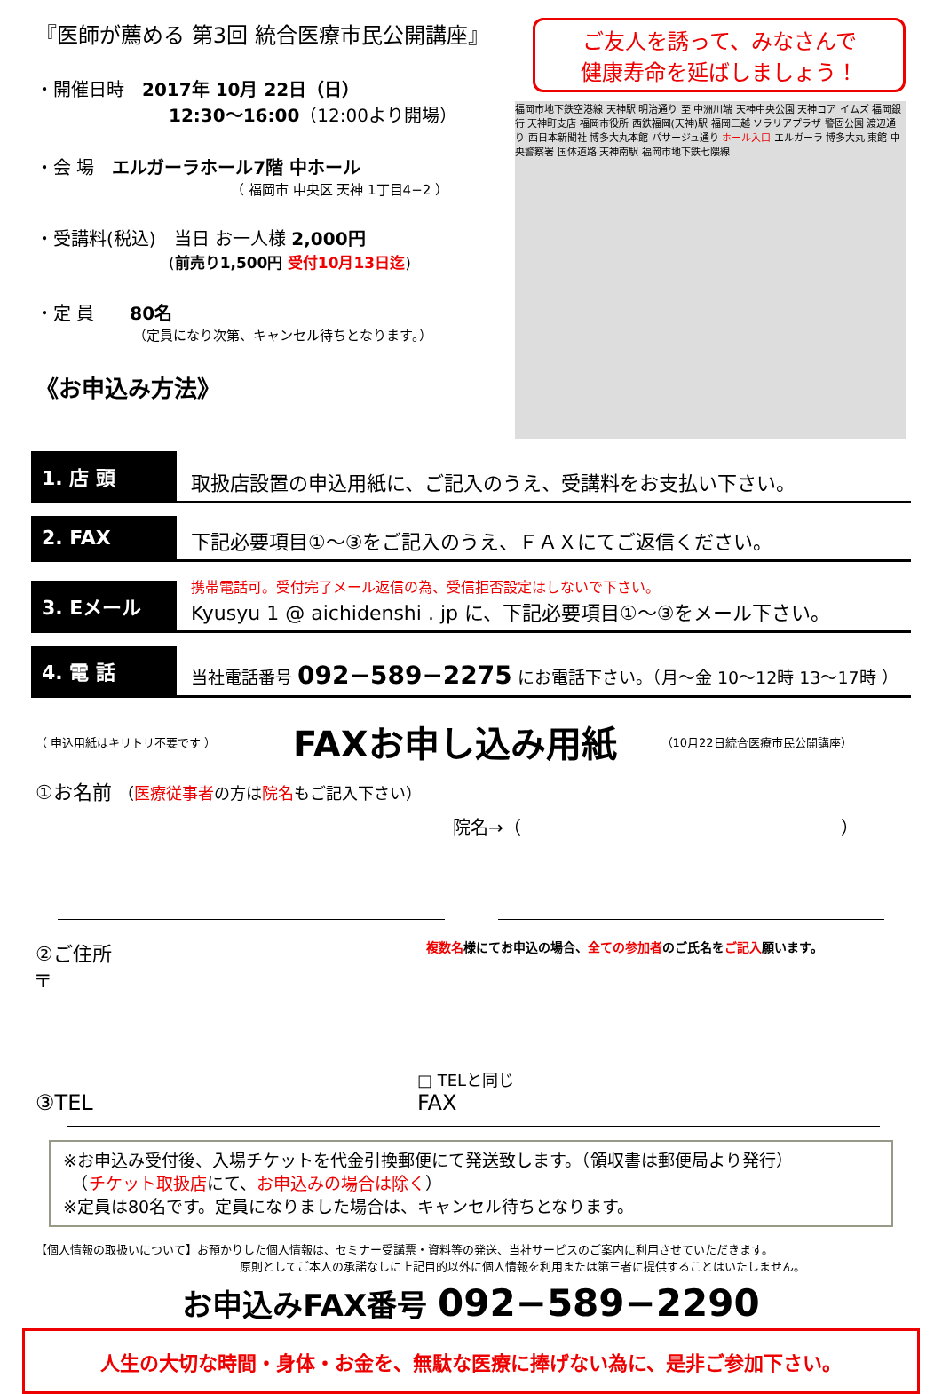『医師が薦める 第3回 統合医療市民公開講座』
・開催日時　2017年 10月 22日（日）
12:30～16:00（12:00より開場）
・会 場　エルガーラホール7階 中ホール
（ 福岡市 中央区 天神 1丁目4−2 ）
・受講料(税込)　当日 お一人様 2,000円
(前売り1,500円 受付10月13日迄)
・定 員　　80名
（定員になり次第、キャンセル待ちとなります。）
《お申込み方法》
ご友人を誘って、みなさんで
健康寿命を延ばしましょう！
福岡市地下鉄空港線 天神駅 明治通り 至 中洲川端 天神中央公園 天神コア イムズ 福岡銀行 天神町支店 福岡市役所 西鉄福岡(天神)駅 福岡三越 ソラリアプラザ 警固公園 渡辺通り 西日本新聞社 博多大丸本館 パサージュ通り ホール入口 エルガーラ 博多大丸 東館 中央警察署 国体道路 天神南駅 福岡市地下鉄七隈線
1. 店 頭
取扱店設置の申込用紙に、ご記入のうえ、受講料をお支払い下さい。
2. FAX
下記必要項目①～③をご記入のうえ、ＦＡＸにてご返信ください。
3. Eメール
携帯電話可。受付完了メール返信の為、受信拒否設定はしないで下さい。
Kyusyu 1 @ aichidenshi . jp に、下記必要項目①～③をメール下さい。
4. 電 話
当社電話番号 092−589−2275 にお電話下さい。（月～金 10～12時 13～17時 ）
（ 申込用紙はキリトリ不要です ） FAXお申し込み用紙 （10月22日統合医療市民公開講座）
①お名前 （医療従事者の方は院名もご記入下さい）
院名→（　　　　　　　　　　　　　　　　　　）
②ご住所
〒
複数名様にてお申込の場合、全ての参加者のご氏名をご記入願います。
③TEL
□ TELと同じ
FAX
※お申込み受付後、入場チケットを代金引換郵便にて発送致します。（領収書は郵便局より発行）
　（チケット取扱店にて、お申込みの場合は除く）
※定員は80名です。定員になりました場合は、キャンセル待ちとなります。
【個人情報の取扱いについて】お預かりした個人情報は、セミナー受講票・資料等の発送、当社サービスのご案内に利用させていただきます。
原則としてご本人の承諾なしに上記目的以外に個人情報を利用または第三者に提供することはいたしません。
お申込みFAX番号 092−589−2290
人生の大切な時間・身体・お金を、無駄な医療に捧げない為に、是非ご参加下さい。